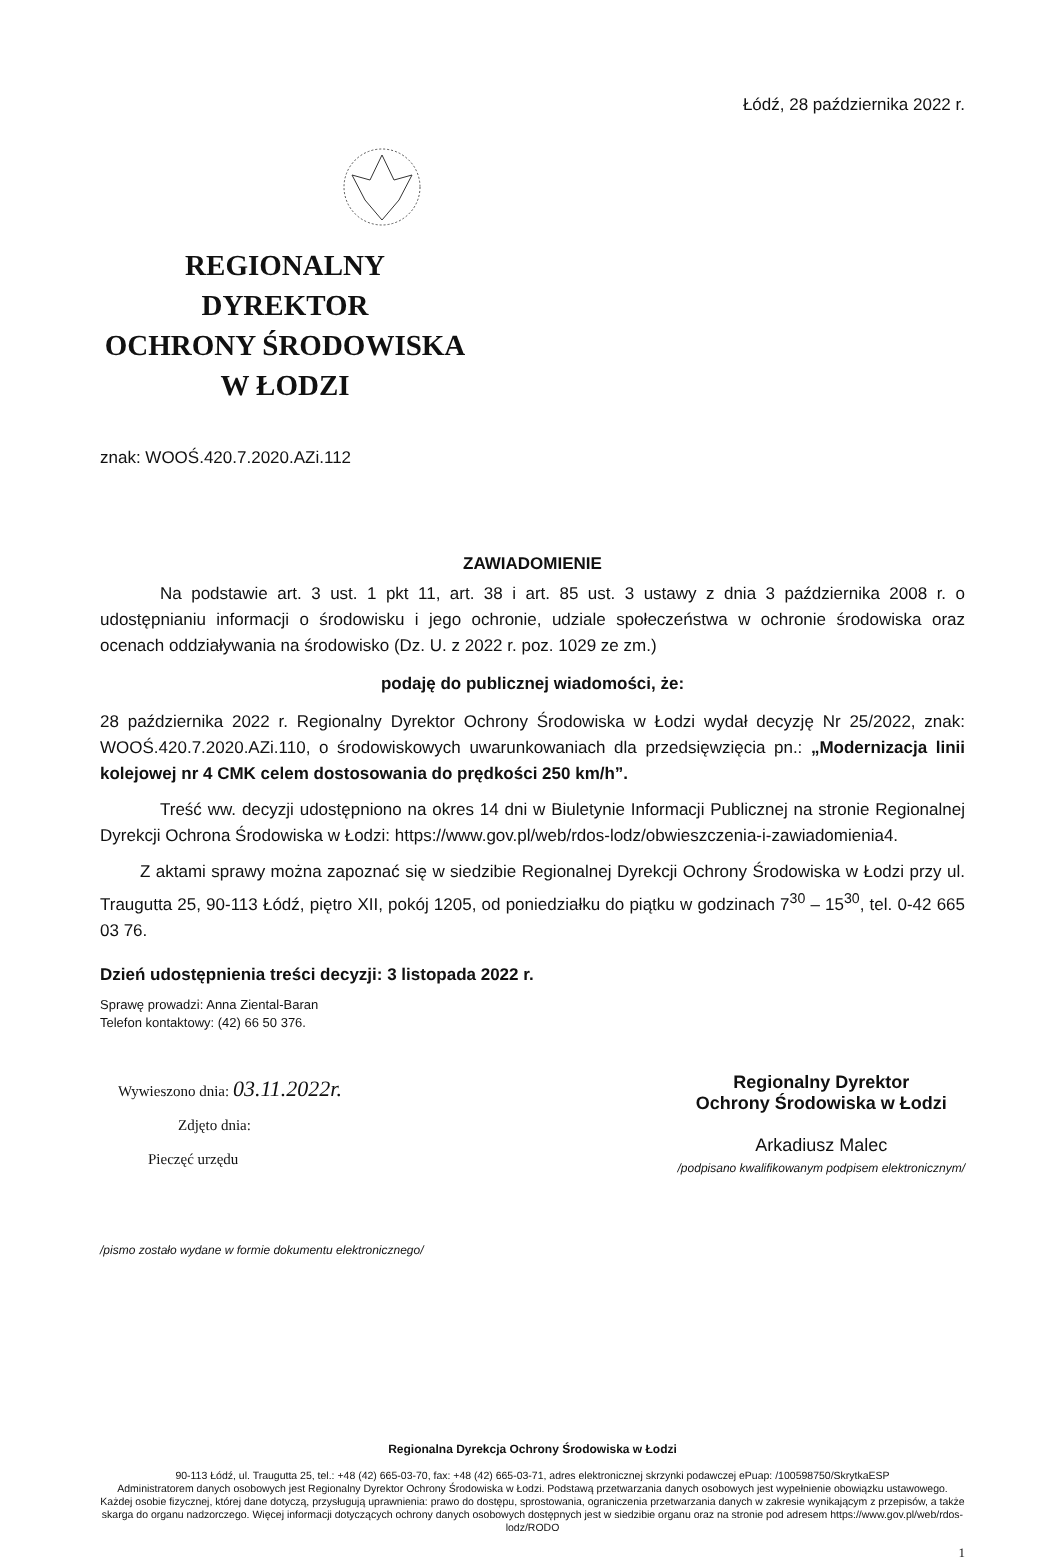Łódź, 28 października 2022 r.
REGIONALNY DYREKTOR
OCHRONY ŚRODOWISKA
W ŁODZI
znak: WOOŚ.420.7.2020.AZi.112
ZAWIADOMIENIE
Na podstawie art. 3 ust. 1 pkt 11, art. 38 i art. 85 ust. 3 ustawy z dnia 3 października 2008 r. o udostępnianiu informacji o środowisku i jego ochronie, udziale społeczeństwa w ochronie środowiska oraz ocenach oddziaływania na środowisko (Dz. U. z 2022 r. poz. 1029 ze zm.)
podaję do publicznej wiadomości, że:
28 października 2022 r. Regionalny Dyrektor Ochrony Środowiska w Łodzi wydał decyzję Nr 25/2022, znak: WOOŚ.420.7.2020.AZi.110, o środowiskowych uwarunkowaniach dla przedsięwzięcia pn.: „Modernizacja linii kolejowej nr 4 CMK celem dostosowania do prędkości 250 km/h”.
Treść ww. decyzji udostępniono na okres 14 dni w Biuletynie Informacji Publicznej na stronie Regionalnej Dyrekcji Ochrona Środowiska w Łodzi: https://www.gov.pl/web/rdos-lodz/obwieszczenia-i-zawiadomienia4.
Z aktami sprawy można zapoznać się w siedzibie Regionalnej Dyrekcji Ochrony Środowiska w Łodzi przy ul. Traugutta 25, 90-113 Łódź, piętro XII, pokój 1205, od poniedziałku do piątku w godzinach 7<sup>30</sup> – 15<sup>30</sup>, tel. 0-42 665 03 76.
Dzień udostępnienia treści decyzji: 3 listopada 2022 r.
Sprawę prowadzi: Anna Ziental-Baran
Telefon kontaktowy: (42) 66 50 376.
Wywieszono dnia: 03.11.2022r.
Zdjęto dnia:
Pieczęć urzędu
Regionalny Dyrektor
Ochrony Środowiska w Łodzi
Arkadiusz Malec
/podpisano kwalifikowanym podpisem elektronicznym/
/pismo zostało wydane w formie dokumentu elektronicznego/
Regionalna Dyrekcja Ochrony Środowiska w Łodzi
90-113 Łódź, ul. Traugutta 25, tel.: +48 (42) 665-03-70, fax: +48 (42) 665-03-71, adres elektronicznej skrzynki podawczej ePuap: /100598750/SkrytkaESP
Administratorem danych osobowych jest Regionalny Dyrektor Ochrony Środowiska w Łodzi. Podstawą przetwarzania danych osobowych jest wypełnienie obowiązku ustawowego. Każdej osobie fizycznej, której dane dotyczą, przysługują uprawnienia: prawo do dostępu, sprostowania, ograniczenia przetwarzania danych w zakresie wynikającym z przepisów, a także skarga do organu nadzorczego. Więcej informacji dotyczących ochrony danych osobowych dostępnych jest w siedzibie organu oraz na stronie pod adresem https://www.gov.pl/web/rdos-lodz/RODO
1